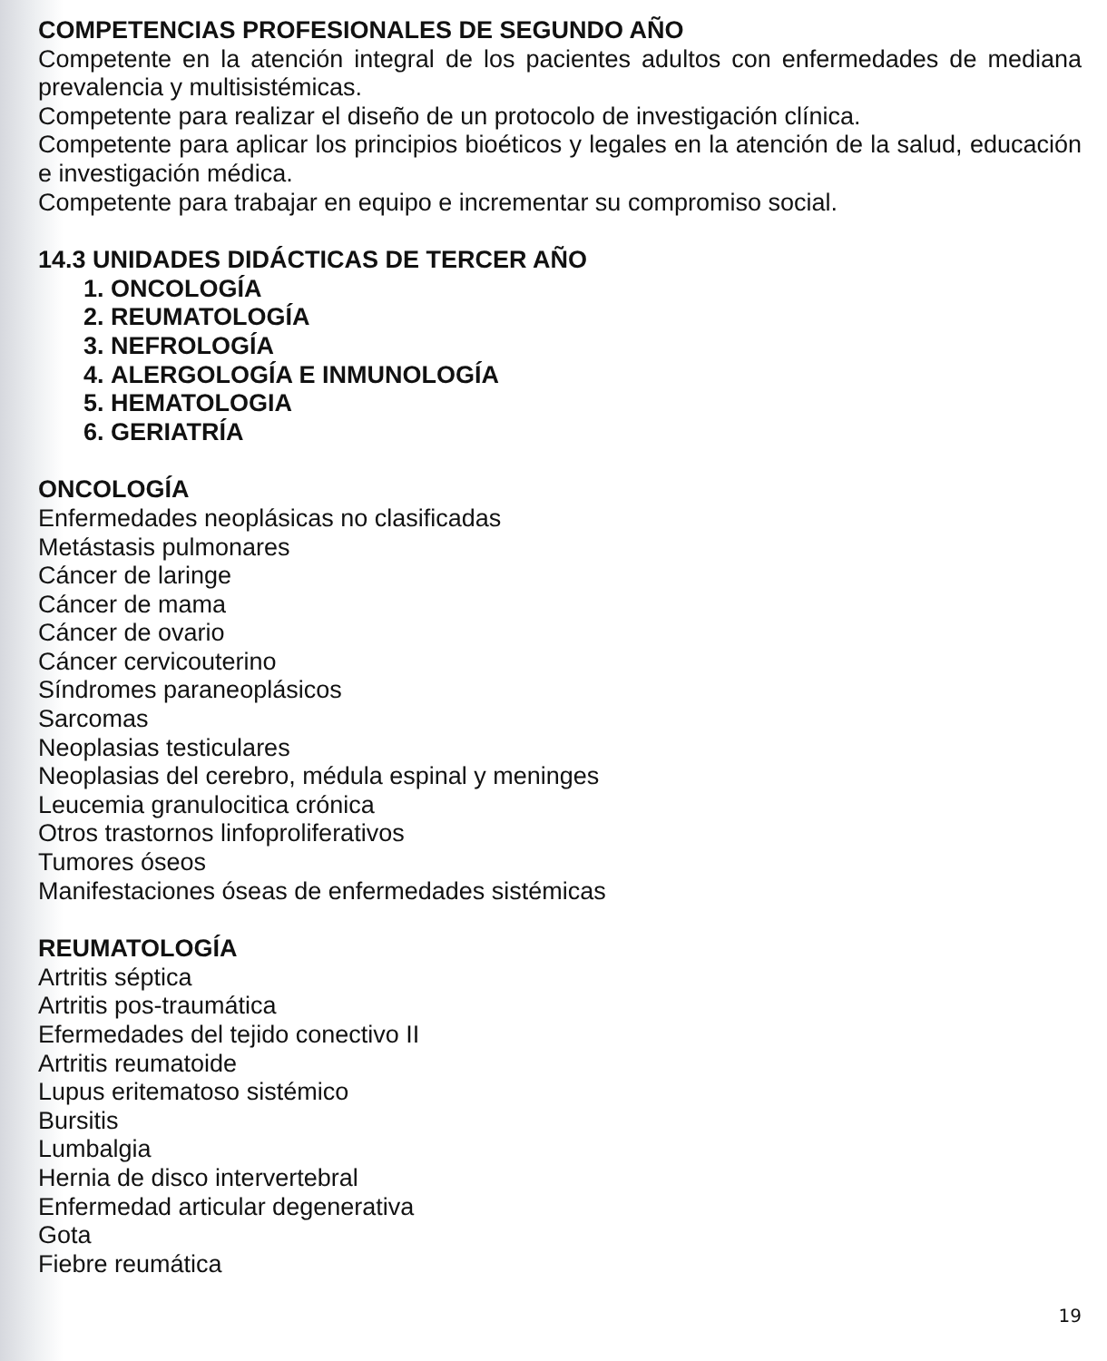COMPETENCIAS PROFESIONALES DE SEGUNDO AÑO
Competente en la atención integral de los pacientes adultos con enfermedades de mediana prevalencia y multisistémicas.
Competente para realizar el diseño de un protocolo de investigación clínica.
Competente para aplicar los principios bioéticos y legales en la atención de la salud, educación e investigación médica.
Competente para trabajar en equipo e incrementar su compromiso social.
14.3 UNIDADES DIDÁCTICAS DE TERCER AÑO
1. ONCOLOGÍA
2. REUMATOLOGÍA
3. NEFROLOGÍA
4. ALERGOLOGÍA E INMUNOLOGÍA
5. HEMATOLOGIA
6. GERIATRÍA
ONCOLOGÍA
Enfermedades neoplásicas no clasificadas
Metástasis pulmonares
Cáncer de laringe
Cáncer de mama
Cáncer de ovario
Cáncer cervicouterino
Síndromes paraneoplásicos
Sarcomas
Neoplasias testiculares
Neoplasias del cerebro, médula espinal y meninges
Leucemia granulocitica crónica
Otros trastornos linfoproliferativos
Tumores óseos
Manifestaciones óseas de enfermedades sistémicas
REUMATOLOGÍA
Artritis séptica
Artritis pos-traumática
Efermedades del tejido conectivo II
Artritis reumatoide
Lupus eritematoso sistémico
Bursitis
Lumbalgia
Hernia de disco intervertebral
Enfermedad articular degenerativa
Gota
Fiebre reumática
19